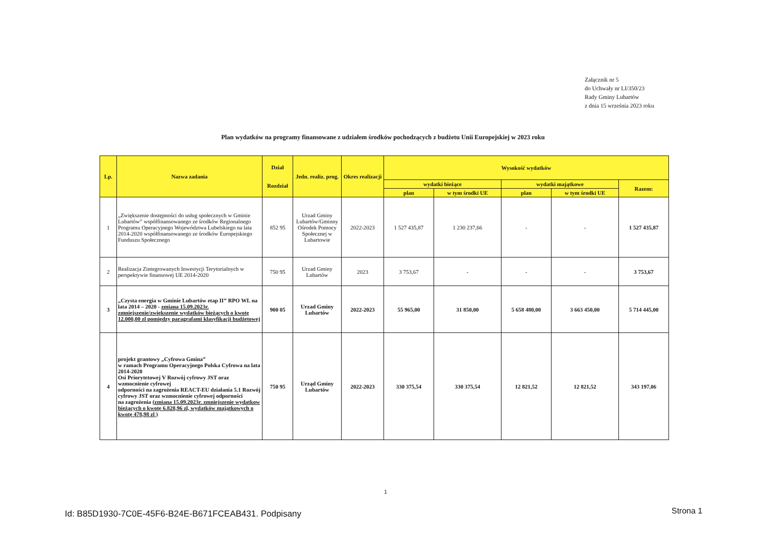Załącznik nr 5
do Uchwały nr LI/350/23
Rady Gminy Lubartów
z dnia 15 września 2023 roku
Plan wydatków na programy finansowane z udziałem środków pochodzących z budżetu Unii Europejskiej w 2023 roku
| Lp. | Nazwa zadania | Dział Rozdział | Jedn. realiz. prog. | Okres realizacji | Wysokość wydatków | | | | |
| --- | --- | --- | --- | --- | --- | --- | --- | --- | --- |
| | | | | | wydatki bieżące | | wydatki majątkowe | | Razem: |
| | | | | | plan | w tym środki UE | plan | w tym środki UE | |
| 1 | „Zwiększenie dostępności do usług społecznych w Gminie Lubartów” współfinansowanego ze środków Regionalnego Programu Operacyjnego Województwa Lubelskiego na lata 2014-2020 współfinansowanego ze środków Europejskiego Funduszu Społecznego | 852 95 | Urzad Gminy Lubartów/Gminny Ośrodek Pomocy Społecznej w Lubartowie | 2022-2023 | 1 527 435,87 | 1 230 237,66 | - | - | 1 527 435,87 |
| 2 | Realizacja Zintegrowanych Inwestycji Terytorialnych w perspektywie finansowej UE 2014-2020 | 750 95 | Urzad Gminy Lubartów | 2023 | 3 753,67 | - | - | - | 3 753,67 |
| 3 | „Czysta energia w Gminie Lubartów etap II” RPO WL na lata 2014 – 2020 - zmiana 15.09.2023r. zmniejszenie/zwiększenie wydatków bieżących o kwotę 12.000,00 zl pomiędzy paragrafami klasyfikacji budżetowej | 900 05 | Urzad Gminy Lubartów | 2022-2023 | 55 965,00 | 31 850,00 | 5 658 480,00 | 3 663 450,00 | 5 714 445,00 |
| 4 | projekt grantowy „Cyfrowa Gmina” w ramach Programu Operacyjnego Polska Cyfrowa na lata 2014-2020 Osi Priorytetowej V Rozwój cyfrowy JST oraz wzmocnienie cyfrowej odporności na zagrożenia REACT-EU działania 5.1 Rozwój cyfrowy JST oraz wzmocnienie cyfrowej odporności na zagrożenia (zmiana 15.09.2023r. zmniejszenie wydatkow bieżących o kwotę 6.828,96 zl, wydatków majątkowych o kwotę 478,98 zl ) | 750 95 | Urząd Gminy Lubartów | 2022-2023 | 330 375,54 | 330 375,54 | 12 821,52 | 12 821,52 | 343 197,06 |
1
Id: B85D1930-7C0E-45F6-B24E-B671FCEAB431. Podpisany
Strona 1